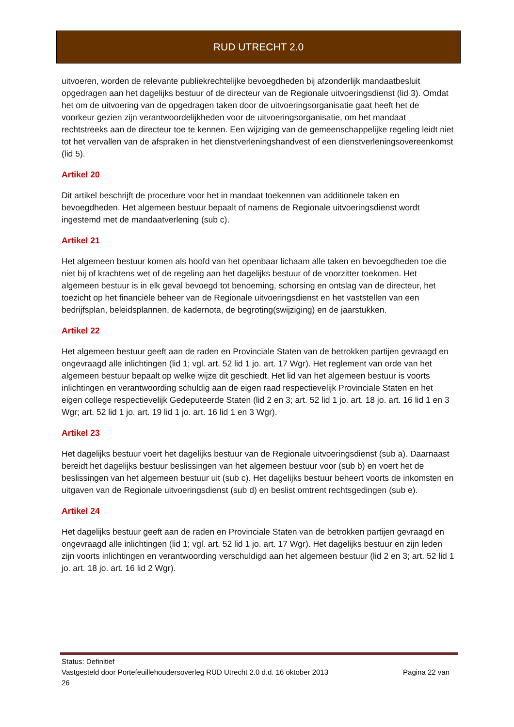RUD UTRECHT 2.0
uitvoeren, worden de relevante publiekrechtelijke bevoegdheden bij afzonderlijk mandaatbesluit opgedragen aan het dagelijks bestuur of de directeur van de Regionale uitvoeringsdienst (lid 3). Omdat het om de uitvoering van de opgedragen taken door de uitvoeringsorganisatie gaat heeft het de voorkeur gezien zijn verantwoordelijkheden voor de uitvoeringsorganisatie, om het mandaat rechtstreeks aan de directeur toe te kennen. Een wijziging van de gemeenschappelijke regeling leidt niet tot het vervallen van de afspraken in het dienstverleningshandvest of een dienstverleningsovereenkomst (lid 5).
Artikel 20
Dit artikel beschrijft de procedure voor het in mandaat toekennen van additionele taken en bevoegdheden. Het algemeen bestuur bepaalt of namens de Regionale uitvoeringsdienst wordt ingestemd met de mandaatverlening (sub c).
Artikel 21
Het algemeen bestuur komen als hoofd van het openbaar lichaam alle taken en bevoegdheden toe die niet bij of krachtens wet of de regeling aan het dagelijks bestuur of de voorzitter toekomen. Het algemeen bestuur is in elk geval bevoegd tot benoeming, schorsing en ontslag van de directeur, het toezicht op het financiële beheer van de Regionale uitvoeringsdienst en het vaststellen van een bedrijfsplan, beleidsplannen, de kadernota, de begroting(swijziging) en de jaarstukken.
Artikel 22
Het algemeen bestuur geeft aan de raden en Provinciale Staten van de betrokken partijen gevraagd en ongevraagd alle inlichtingen (lid 1; vgl. art. 52 lid 1 jo. art. 17 Wgr). Het reglement van orde van het algemeen bestuur bepaalt op welke wijze dit geschiedt. Het lid van het algemeen bestuur is voorts inlichtingen en verantwoording schuldig aan de eigen raad respectievelijk Provinciale Staten en het eigen college respectievelijk Gedeputeerde Staten (lid 2 en 3; art. 52 lid 1 jo. art. 18 jo. art. 16 lid 1 en 3 Wgr; art. 52 lid 1 jo. art. 19 lid 1 jo. art. 16 lid 1 en 3 Wgr).
Artikel 23
Het dagelijks bestuur voert het dagelijks bestuur van de Regionale uitvoeringsdienst (sub a). Daarnaast bereidt het dagelijks bestuur beslissingen van het algemeen bestuur voor (sub b) en voert het de beslissingen van het algemeen bestuur uit (sub c). Het dagelijks bestuur beheert voorts de inkomsten en uitgaven van de Regionale uitvoeringsdienst (sub d) en beslist omtrent rechtsgedingen (sub e).
Artikel 24
Het dagelijks bestuur geeft aan de raden en Provinciale Staten van de betrokken partijen gevraagd en ongevraagd alle inlichtingen (lid 1; vgl. art. 52 lid 1 jo. art. 17 Wgr). Het dagelijks bestuur en zijn leden zijn voorts inlichtingen en verantwoording verschuldigd aan het algemeen bestuur (lid 2 en 3; art. 52 lid 1 jo. art. 18 jo. art. 16 lid 2 Wgr).
Status: Definitief
Vastgesteld door Portefeuillehoudersoverleg RUD Utrecht 2.0 d.d. 16 oktober 2013 Pagina 22 van
26